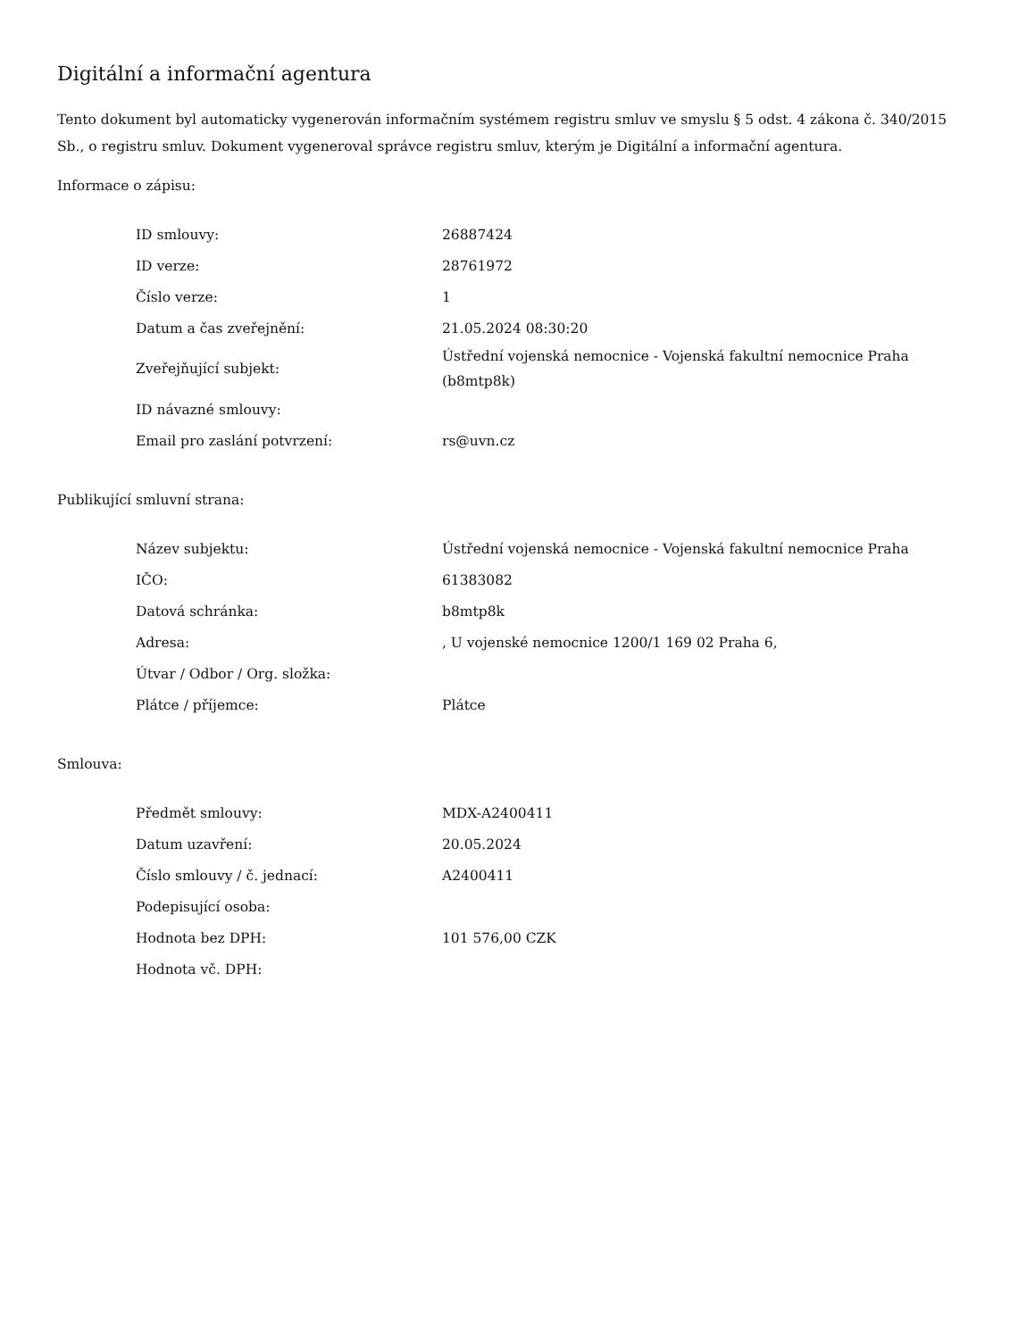Digitální a informační agentura
Tento dokument byl automaticky vygenerován informačním systémem registru smluv ve smyslu § 5 odst. 4 zákona č. 340/2015 Sb., o registru smluv. Dokument vygeneroval správce registru smluv, kterým je Digitální a informační agentura.
Informace o zápisu:
| ID smlouvy: | 26887424 |
| ID verze: | 28761972 |
| Číslo verze: | 1 |
| Datum a čas zveřejnění: | 21.05.2024 08:30:20 |
| Zveřejňující subjekt: | Ústřední vojenská nemocnice - Vojenská fakultní nemocnice Praha (b8mtp8k) |
| ID návazné smlouvy: | |
| Email pro zaslání potvrzení: | rs@uvn.cz |
Publikující smluvní strana:
| Název subjektu: | Ústřední vojenská nemocnice - Vojenská fakultní nemocnice Praha |
| IČO: | 61383082 |
| Datová schránka: | b8mtp8k |
| Adresa: | , U vojenské nemocnice 1200/1 169 02 Praha 6, |
| Útvar / Odbor / Org. složka: | |
| Plátce / příjemce: | Plátce |
Smlouva:
| Předmět smlouvy: | MDX-A2400411 |
| Datum uzavření: | 20.05.2024 |
| Číslo smlouvy / č. jednací: | A2400411 |
| Podepisující osoba: | |
| Hodnota bez DPH: | 101 576,00 CZK |
| Hodnota vč. DPH: | |